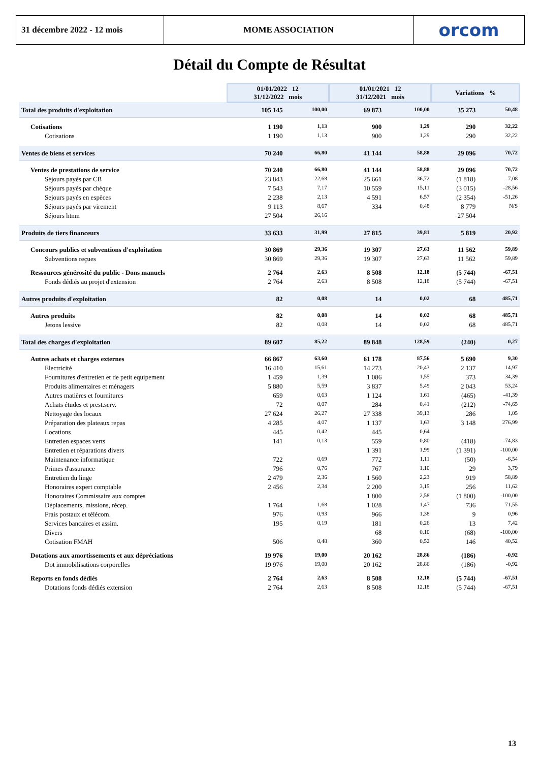31 décembre 2022 - 12 mois MOME ASSOCIATION orcom
Détail du Compte de Résultat
| | 01/01/2022 12 31/12/2022 mois | | 01/01/2021 12 31/12/2021 mois | | Variations % | |
| Total des produits d'exploitation | 105 145 | 100,00 | 69 873 | 100,00 | 35 273 | 50,48 |
| Cotisations | 1 190 | 1,13 | 900 | 1,29 | 290 | 32,22 |
| Cotisations | 1 190 | 1,13 | 900 | 1,29 | 290 | 32,22 |
| Ventes de biens et services | 70 240 | 66,80 | 41 144 | 58,88 | 29 096 | 70,72 |
| Ventes de prestations de service | 70 240 | 66,80 | 41 144 | 58,88 | 29 096 | 70,72 |
| Séjours payés par CB | 23 843 | 22,68 | 25 661 | 36,72 | (1 818) | -7,08 |
| Séjours payés par chèque | 7 543 | 7,17 | 10 559 | 15,11 | (3 015) | -28,56 |
| Sejours payés en espèces | 2 238 | 2,13 | 4 591 | 6,57 | (2 354) | -51,26 |
| Séjours payés par virement | 9 113 | 8,67 | 334 | 0,48 | 8 779 | N/S |
| Séjours htnm | 27 504 | 26,16 | | | 27 504 | |
| Produits de tiers financeurs | 33 633 | 31,99 | 27 815 | 39,81 | 5 819 | 20,92 |
| Concours publics et subventions d'exploitation | 30 869 | 29,36 | 19 307 | 27,63 | 11 562 | 59,89 |
| Subventions reçues | 30 869 | 29,36 | 19 307 | 27,63 | 11 562 | 59,89 |
| Ressources générosité du public - Dons manuels | 2 764 | 2,63 | 8 508 | 12,18 | (5 744) | -67,51 |
| Fonds dédiés au projet d'extension | 2 764 | 2,63 | 8 508 | 12,18 | (5 744) | -67,51 |
| Autres produits d'exploitation | 82 | 0,08 | 14 | 0,02 | 68 | 485,71 |
| Autres produits | 82 | 0,08 | 14 | 0,02 | 68 | 485,71 |
| Jetons lessive | 82 | 0,08 | 14 | 0,02 | 68 | 485,71 |
| Total des charges d'exploitation | 89 607 | 85,22 | 89 848 | 128,59 | (240) | -0,27 |
| Autres achats et charges externes | 66 867 | 63,60 | 61 178 | 87,56 | 5 690 | 9,30 |
| Electricité | 16 410 | 15,61 | 14 273 | 20,43 | 2 137 | 14,97 |
| Fournitures d'entretien et de petit equipement | 1 459 | 1,39 | 1 086 | 1,55 | 373 | 34,39 |
| Produits alimentaires et ménagers | 5 880 | 5,59 | 3 837 | 5,49 | 2 043 | 53,24 |
| Autres matières et fournitures | 659 | 0,63 | 1 124 | 1,61 | (465) | -41,39 |
| Achats études et prest.serv. | 72 | 0,07 | 284 | 0,41 | (212) | -74,65 |
| Nettoyage des locaux | 27 624 | 26,27 | 27 338 | 39,13 | 286 | 1,05 |
| Préparation des plateaux repas | 4 285 | 4,07 | 1 137 | 1,63 | 3 148 | 276,99 |
| Locations | 445 | 0,42 | 445 | 0,64 | | |
| Entretien espaces verts | 141 | 0,13 | 559 | 0,80 | (418) | -74,83 |
| Entretien et réparations divers | | | 1 391 | 1,99 | (1 391) | -100,00 |
| Maintenance informatique | 722 | 0,69 | 772 | 1,11 | (50) | -6,54 |
| Primes d'assurance | 796 | 0,76 | 767 | 1,10 | 29 | 3,79 |
| Entretien du linge | 2 479 | 2,36 | 1 560 | 2,23 | 919 | 58,89 |
| Honoraires expert comptable | 2 456 | 2,34 | 2 200 | 3,15 | 256 | 11,62 |
| Honoraires Commissaire aux comptes | | | 1 800 | 2,58 | (1 800) | -100,00 |
| Déplacements, missions, récep. | 1 764 | 1,68 | 1 028 | 1,47 | 736 | 71,55 |
| Frais postaux et télécom. | 976 | 0,93 | 966 | 1,38 | 9 | 0,96 |
| Services bancaires et assim. | 195 | 0,19 | 181 | 0,26 | 13 | 7,42 |
| Divers | | | 68 | 0,10 | (68) | -100,00 |
| Cotisation FMAH | 506 | 0,48 | 360 | 0,52 | 146 | 40,52 |
| Dotations aux amortissements et aux dépréciations | 19 976 | 19,00 | 20 162 | 28,86 | (186) | -0,92 |
| Dot immobilisations corporelles | 19 976 | 19,00 | 20 162 | 28,86 | (186) | -0,92 |
| Reports en fonds dédiés | 2 764 | 2,63 | 8 508 | 12,18 | (5 744) | -67,51 |
| Dotations fonds dédiés extension | 2 764 | 2,63 | 8 508 | 12,18 | (5 744) | -67,51 |
13